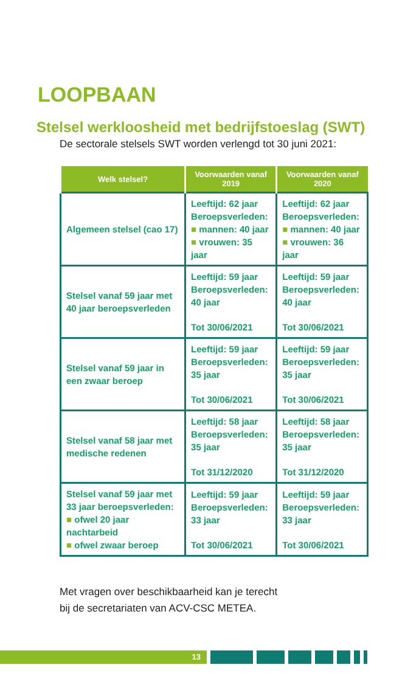LOOPBAAN
Stelsel werkloosheid met bedrijfstoeslag (SWT)
De sectorale stelsels SWT worden verlengd tot 30 juni 2021:
| Welk stelsel? | Voorwaarden vanaf 2019 | Voorwaarden vanaf 2020 |
| --- | --- | --- |
| Algemeen stelsel (cao 17) | Leeftijd: 62 jaar Beroepsverleden: ■ mannen: 40 jaar ■ vrouwen: 35 jaar | Leeftijd: 62 jaar Beroepsverleden: ■ mannen: 40 jaar ■ vrouwen: 36 jaar |
| Stelsel vanaf 59 jaar met 40 jaar beroepsverleden | Leeftijd: 59 jaar Beroepsverleden: 40 jaar Tot 30/06/2021 | Leeftijd: 59 jaar Beroepsverleden: 40 jaar Tot 30/06/2021 |
| Stelsel vanaf 59 jaar in een zwaar beroep | Leeftijd: 59 jaar Beroepsverleden: 35 jaar Tot 30/06/2021 | Leeftijd: 59 jaar Beroepsverleden: 35 jaar Tot 30/06/2021 |
| Stelsel vanaf 58 jaar met medische redenen | Leeftijd: 58 jaar Beroepsverleden: 35 jaar Tot 31/12/2020 | Leeftijd: 58 jaar Beroepsverleden: 35 jaar Tot 31/12/2020 |
| Stelsel vanaf 59 jaar met 33 jaar beroepsverleden: ■ ofwel 20 jaar nachtarbeid ■ ofwel zwaar beroep | Leeftijd: 59 jaar Beroepsverleden: 33 jaar Tot 30/06/2021 | Leeftijd: 59 jaar Beroepsverleden: 33 jaar Tot 30/06/2021 |
Met vragen over beschikbaarheid kan je terecht
bij de secretariaten van ACV-CSC METEA.
13